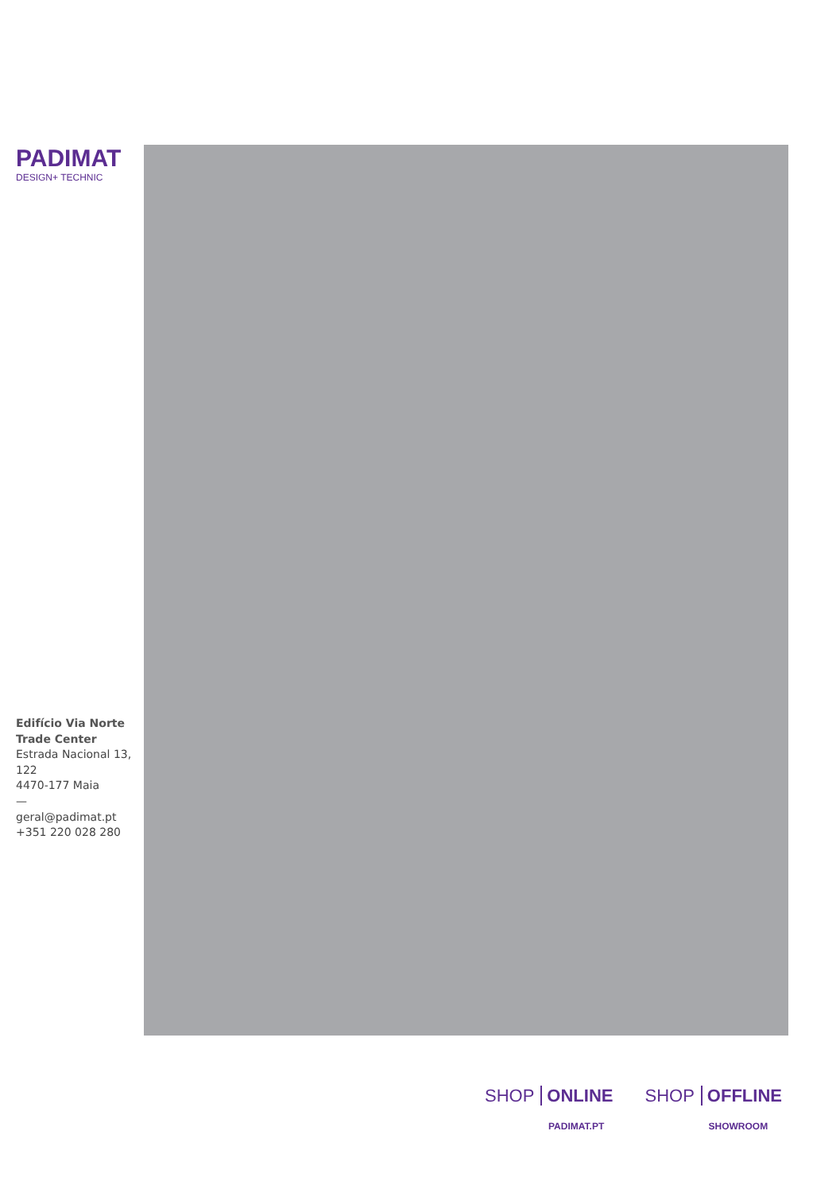PADIMAT
DESIGN+ TECHNIC
Edifício Via Norte Trade Center
Estrada Nacional 13, 122
4470-177 Maia
—
geral@padimat.pt
+351 220 028 280
SHOP ONLINE
PADIMAT.PT
SHOP OFFLINE
SHOWROOM